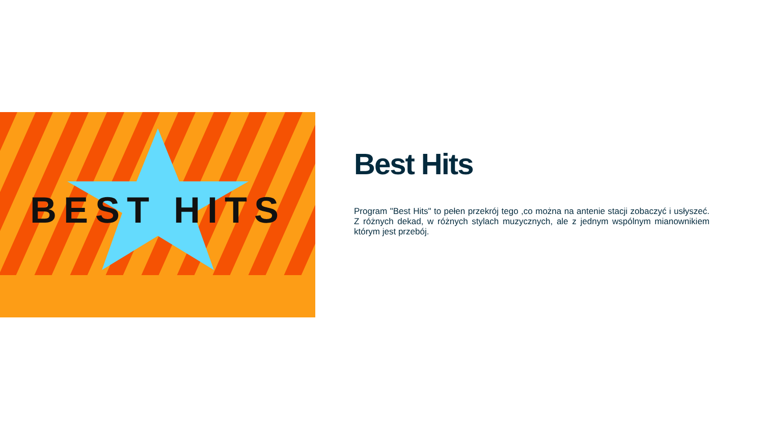BEST HITS
Best Hits
Program "Best Hits" to pełen przekrój tego ,co można na antenie stacji zobaczyć i usłyszeć. Z różnych dekad, w różnych stylach muzycznych, ale z jednym wspólnym mianownikiem którym jest przebój.